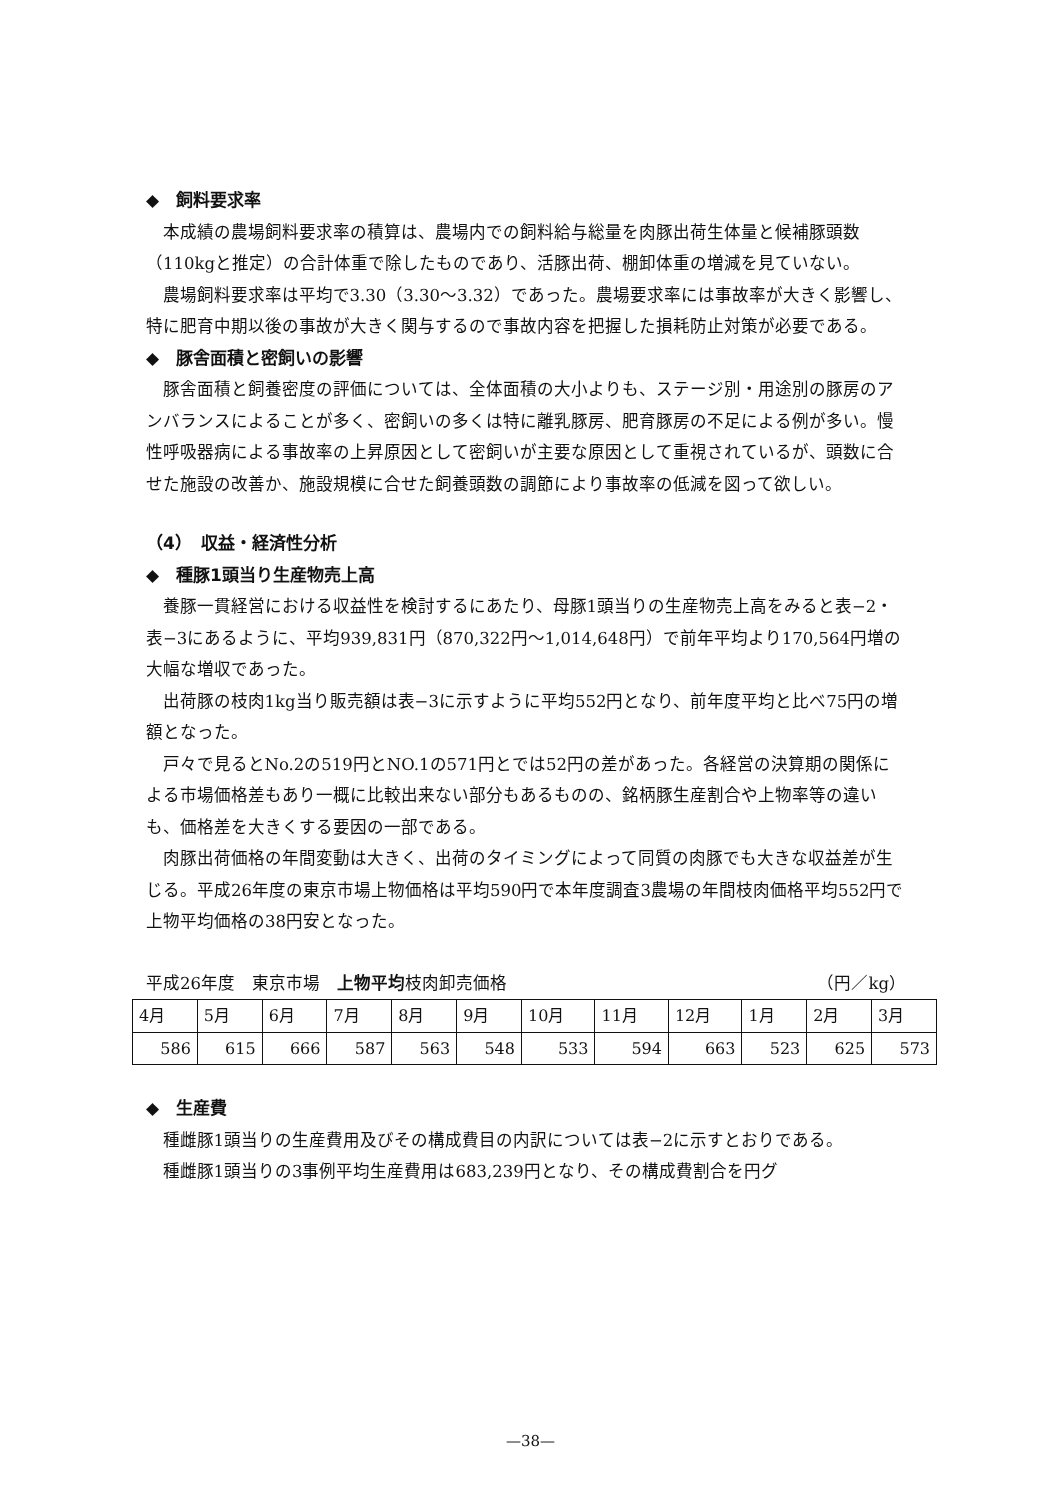◆　飼料要求率
本成績の農場飼料要求率の積算は、農場内での飼料給与総量を肉豚出荷生体量と候補豚頭数（110kgと推定）の合計体重で除したものであり、活豚出荷、棚卸体重の増減を見ていない。
農場飼料要求率は平均で3.30（3.30〜3.32）であった。農場要求率には事故率が大きく影響し、特に肥育中期以後の事故が大きく関与するので事故内容を把握した損耗防止対策が必要である。
◆　豚舎面積と密飼いの影響
豚舎面積と飼養密度の評価については、全体面積の大小よりも、ステージ別・用途別の豚房のアンバランスによることが多く、密飼いの多くは特に離乳豚房、肥育豚房の不足による例が多い。慢性呼吸器病による事故率の上昇原因として密飼いが主要な原因として重視されているが、頭数に合せた施設の改善か、施設規模に合せた飼養頭数の調節により事故率の低減を図って欲しい。
（4）　収益・経済性分析
◆　種豚1頭当り生産物売上高
養豚一貫経営における収益性を検討するにあたり、母豚1頭当りの生産物売上高をみると表−2・表−3にあるように、平均939,831円（870,322円〜1,014,648円）で前年平均より170,564円増の大幅な増収であった。
出荷豚の枝肉1kg当り販売額は表−3に示すように平均552円となり、前年度平均と比べ75円の増額となった。
戸々で見るとNo.2の519円とNO.1の571円とでは52円の差があった。各経営の決算期の関係による市場価格差もあり一概に比較出来ない部分もあるものの、銘柄豚生産割合や上物率等の違いも、価格差を大きくする要因の一部である。
肉豚出荷価格の年間変動は大きく、出荷のタイミングによって同質の肉豚でも大きな収益差が生じる。平成26年度の東京市場上物価格は平均590円で本年度調査3農場の年間枝肉価格平均552円で上物平均価格の38円安となった。
平成26年度　東京市場　上物平均枝肉卸売価格 （円／kg）
| 4月 | 5月 | 6月 | 7月 | 8月 | 9月 | 10月 | 11月 | 12月 | 1月 | 2月 | 3月 |
| 586 | 615 | 666 | 587 | 563 | 548 | 533 | 594 | 663 | 523 | 625 | 573 |
◆　生産費
種雌豚1頭当りの生産費用及びその構成費目の内訳については表−2に示すとおりである。
種雌豚1頭当りの3事例平均生産費用は683,239円となり、その構成費割合を円グ
—38—